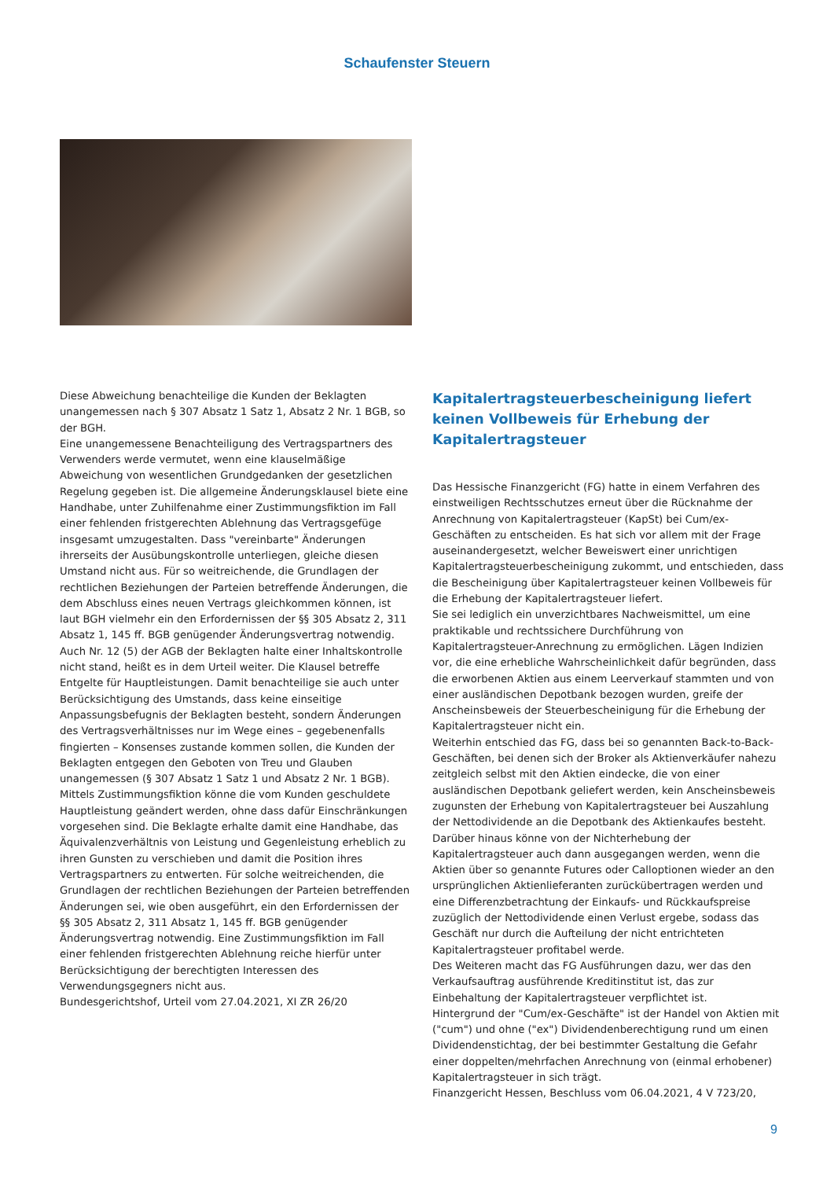Schaufenster Steuern
Diese Abweichung benachteilige die Kunden der Beklagten unangemessen nach § 307 Absatz 1 Satz 1, Absatz 2 Nr. 1 BGB, so der BGH.
Eine unangemessene Benachteiligung des Vertragspartners des Verwenders werde vermutet, wenn eine klauselmäßige Abweichung von wesentlichen Grundgedanken der gesetzlichen Regelung gegeben ist. Die allgemeine Änderungsklausel biete eine Handhabe, unter Zuhilfenahme einer Zustimmungsfiktion im Fall einer fehlenden fristgerechten Ablehnung das Vertragsgefüge insgesamt umzugestalten. Dass "vereinbarte" Änderungen ihrerseits der Ausübungskontrolle unterliegen, gleiche diesen Umstand nicht aus. Für so weitreichende, die Grundlagen der rechtlichen Beziehungen der Parteien betreffende Änderungen, die dem Abschluss eines neuen Vertrags gleichkommen können, ist laut BGH vielmehr ein den Erfordernissen der §§ 305 Absatz 2, 311 Absatz 1, 145 ff. BGB genügender Änderungsvertrag notwendig.
Auch Nr. 12 (5) der AGB der Beklagten halte einer Inhaltskontrolle nicht stand, heißt es in dem Urteil weiter. Die Klausel betreffe Entgelte für Hauptleistungen. Damit benachteilige sie auch unter Berücksichtigung des Umstands, dass keine einseitige Anpassungsbefugnis der Beklagten besteht, sondern Änderungen des Vertragsverhältnisses nur im Wege eines – gegebenenfalls fingierten – Konsenses zustande kommen sollen, die Kunden der Beklagten entgegen den Geboten von Treu und Glauben unangemessen (§ 307 Absatz 1 Satz 1 und Absatz 2 Nr. 1 BGB). Mittels Zustimmungsfiktion könne die vom Kunden geschuldete Hauptleistung geändert werden, ohne dass dafür Einschränkungen vorgesehen sind. Die Beklagte erhalte damit eine Handhabe, das Äquivalenzverhältnis von Leistung und Gegenleistung erheblich zu ihren Gunsten zu verschieben und damit die Position ihres Vertragspartners zu entwerten. Für solche weitreichenden, die Grundlagen der rechtlichen Beziehungen der Parteien betreffenden Änderungen sei, wie oben ausgeführt, ein den Erfordernissen der §§ 305 Absatz 2, 311 Absatz 1, 145 ff. BGB genügender Änderungsvertrag notwendig. Eine Zustimmungsfiktion im Fall einer fehlenden fristgerechten Ablehnung reiche hierfür unter Berücksichtigung der berechtigten Interessen des Verwendungsgegners nicht aus.
Bundesgerichtshof, Urteil vom 27.04.2021, XI ZR 26/20
Kapitalertragsteuerbescheinigung liefert keinen Vollbeweis für Erhebung der Kapitalertragsteuer
Das Hessische Finanzgericht (FG) hatte in einem Verfahren des einstweiligen Rechtsschutzes erneut über die Rücknahme der Anrechnung von Kapitalertragsteuer (KapSt) bei Cum/ex-Geschäften zu entscheiden. Es hat sich vor allem mit der Frage auseinandergesetzt, welcher Beweiswert einer unrichtigen Kapitalertragsteuerbescheinigung zukommt, und entschieden, dass die Bescheinigung über Kapitalertragsteuer keinen Vollbeweis für die Erhebung der Kapitalertragsteuer liefert.
Sie sei lediglich ein unverzichtbares Nachweismittel, um eine praktikable und rechtssichere Durchführung von Kapitalertragsteuer-Anrechnung zu ermöglichen. Lägen Indizien vor, die eine erhebliche Wahrscheinlichkeit dafür begründen, dass die erworbenen Aktien aus einem Leerverkauf stammten und von einer ausländischen Depotbank bezogen wurden, greife der Anscheinsbeweis der Steuerbescheinigung für die Erhebung der Kapitalertragsteuer nicht ein.
Weiterhin entschied das FG, dass bei so genannten Back-to-Back-Geschäften, bei denen sich der Broker als Aktienverkäufer nahezu zeitgleich selbst mit den Aktien eindecke, die von einer ausländischen Depotbank geliefert werden, kein Anscheinsbeweis zugunsten der Erhebung von Kapitalertragsteuer bei Auszahlung der Nettodividende an die Depotbank des Aktienkaufes besteht.
Darüber hinaus könne von der Nichterhebung der Kapitalertragsteuer auch dann ausgegangen werden, wenn die Aktien über so genannte Futures oder Calloptionen wieder an den ursprünglichen Aktienlieferanten zurückübertragen werden und eine Differenzbetrachtung der Einkaufs- und Rückkaufspreise zuzüglich der Nettodividende einen Verlust ergebe, sodass das Geschäft nur durch die Aufteilung der nicht entrichteten Kapitalertragsteuer profitabel werde.
Des Weiteren macht das FG Ausführungen dazu, wer das den Verkaufsauftrag ausführende Kreditinstitut ist, das zur Einbehaltung der Kapitalertragsteuer verpflichtet ist.
Hintergrund der "Cum/ex-Geschäfte" ist der Handel von Aktien mit ("cum") und ohne ("ex") Dividendenberechtigung rund um einen Dividendenstichtag, der bei bestimmter Gestaltung die Gefahr einer doppelten/mehrfachen Anrechnung von (einmal erhobener) Kapitalertragsteuer in sich trägt.
Finanzgericht Hessen, Beschluss vom 06.04.2021, 4 V 723/20,
9